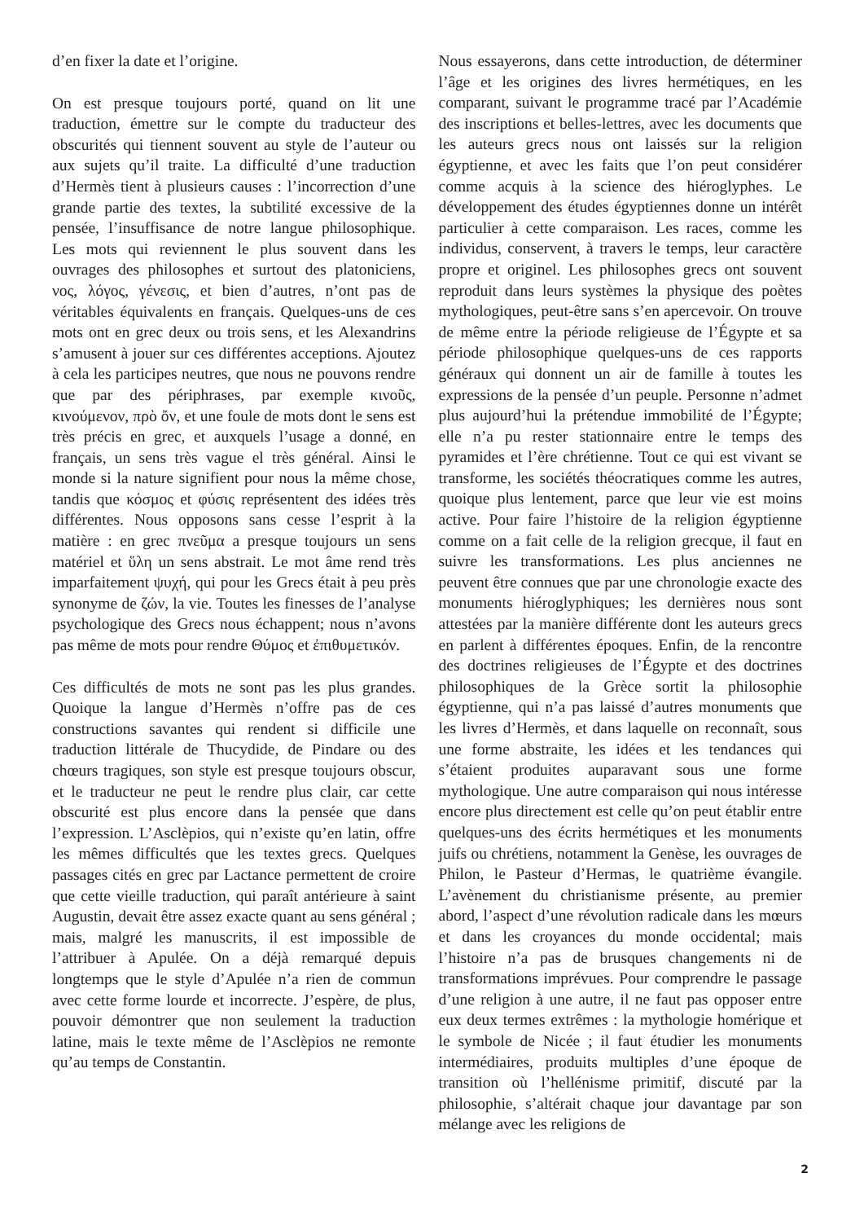d’en fixer la date et l’origine.
On est presque toujours porté, quand on lit une traduction, émettre sur le compte du traducteur des obscurités qui tiennent souvent au style de l’auteur ou aux sujets qu’il traite. La difficulté d’une traduction d’Hermès tient à plusieurs causes : l’incorrection d’une grande partie des textes, la subtilité excessive de la pensée, l’insuffisance de notre langue philosophique. Les mots qui reviennent le plus souvent dans les ouvrages des philosophes et surtout des platoniciens, νος, λόγος, γένεσις, et bien d’autres, n’ont pas de véritables équivalents en français. Quelques-uns de ces mots ont en grec deux ou trois sens, et les Alexandrins s’amusent à jouer sur ces différentes acceptions. Ajoutez à cela les participes neutres, que nous ne pouvons rendre que par des périphrases, par exemple κινοῦς, κινούμενον, πρὸ ὄν, et une foule de mots dont le sens est très précis en grec, et auxquels l’usage a donné, en français, un sens très vague el très général. Ainsi le monde si la nature signifient pour nous la même chose, tandis que κόσμος et φύσις représentent des idées très différentes. Nous opposons sans cesse l’esprit à la matière : en grec πνεῦμα a presque toujours un sens matériel et ὕλη un sens abstrait. Le mot âme rend très imparfaitement ψυχή, qui pour les Grecs était à peu près synonyme de ζών, la vie. Toutes les finesses de l’analyse psychologique des Grecs nous échappent; nous n’avons pas même de mots pour rendre Θύμος et ἐπιθυμετικόν.
Ces difficultés de mots ne sont pas les plus grandes. Quoique la langue d’Hermès n’offre pas de ces constructions savantes qui rendent si difficile une traduction littérale de Thucydide, de Pindare ou des chœurs tragiques, son style est presque toujours obscur, et le traducteur ne peut le rendre plus clair, car cette obscurité est plus encore dans la pensée que dans l’expression. L’Asclèpios, qui n’existe qu’en latin, offre les mêmes difficultés que les textes grecs. Quelques passages cités en grec par Lactance permettent de croire que cette vieille traduction, qui paraît antérieure à saint Augustin, devait être assez exacte quant au sens général ; mais, malgré les manuscrits, il est impossible de l’attribuer à Apulée. On a déjà remarqué depuis longtemps que le style d’Apulée n’a rien de commun avec cette forme lourde et incorrecte. J’espère, de plus, pouvoir démontrer que non seulement la traduction latine, mais le texte même de l’Asclèpios ne remonte qu’au temps de Constantin.
Nous essayerons, dans cette introduction, de déterminer l’âge et les origines des livres hermétiques, en les comparant, suivant le programme tracé par l’Académie des inscriptions et belles-lettres, avec les documents que les auteurs grecs nous ont laissés sur la religion égyptienne, et avec les faits que l’on peut considérer comme acquis à la science des hiéroglyphes. Le développement des études égyptiennes donne un intérêt particulier à cette comparaison. Les races, comme les individus, conservent, à travers le temps, leur caractère propre et originel. Les philosophes grecs ont souvent reproduit dans leurs systèmes la physique des poètes mythologiques, peut-être sans s’en apercevoir. On trouve de même entre la période religieuse de l’Égypte et sa période philosophique quelques-uns de ces rapports généraux qui donnent un air de famille à toutes les expressions de la pensée d’un peuple. Personne n’admet plus aujourd’hui la prétendue immobilité de l’Égypte; elle n’a pu rester stationnaire entre le temps des pyramides et l’ère chrétienne. Tout ce qui est vivant se transforme, les sociétés théocratiques comme les autres, quoique plus lentement, parce que leur vie est moins active. Pour faire l’histoire de la religion égyptienne comme on a fait celle de la religion grecque, il faut en suivre les transformations. Les plus anciennes ne peuvent être connues que par une chronologie exacte des monuments hiéroglyphiques; les dernières nous sont attestées par la manière différente dont les auteurs grecs en parlent à différentes époques. Enfin, de la rencontre des doctrines religieuses de l’Égypte et des doctrines philosophiques de la Grèce sortit la philosophie égyptienne, qui n’a pas laissé d’autres monuments que les livres d’Hermès, et dans laquelle on reconnaît, sous une forme abstraite, les idées et les tendances qui s’étaient produites auparavant sous une forme mythologique. Une autre comparaison qui nous intéresse encore plus directement est celle qu’on peut établir entre quelques-uns des écrits hermétiques et les monuments juifs ou chrétiens, notamment la Genèse, les ouvrages de Philon, le Pasteur d’Hermas, le quatrième évangile. L’avènement du christianisme présente, au premier abord, l’aspect d’une révolution radicale dans les mœurs et dans les croyances du monde occidental; mais l’histoire n’a pas de brusques changements ni de transformations imprévues. Pour comprendre le passage d’une religion à une autre, il ne faut pas opposer entre eux deux termes extrêmes : la mythologie homérique et le symbole de Nicée ; il faut étudier les monuments intermédiaires, produits multiples d’une époque de transition où l’hellénisme primitif, discuté par la philosophie, s’altérait chaque jour davantage par son mélange avec les religions de
2